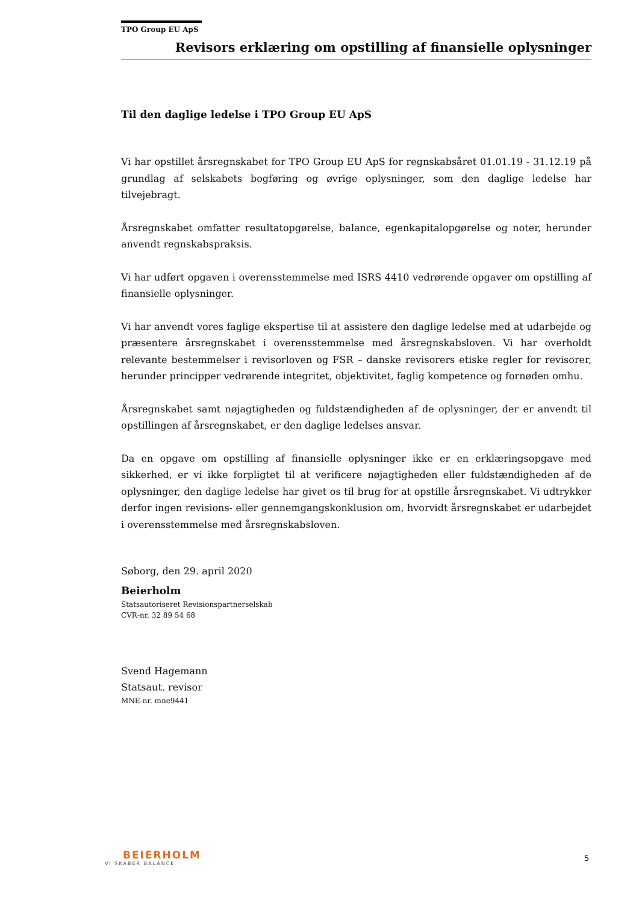TPO Group EU ApS
Revisors erklæring om opstilling af finansielle oplysninger
Til den daglige ledelse i TPO Group EU ApS
Vi har opstillet årsregnskabet for TPO Group EU ApS for regnskabsåret 01.01.19 - 31.12.19 på grundlag af selskabets bogføring og øvrige oplysninger, som den daglige ledelse har tilvejebragt.
Årsregnskabet omfatter resultatopgørelse, balance, egenkapitalopgørelse og noter, herunder anvendt regnskabspraksis.
Vi har udført opgaven i overensstemmelse med ISRS 4410 vedrørende opgaver om opstilling af finansielle oplysninger.
Vi har anvendt vores faglige ekspertise til at assistere den daglige ledelse med at udarbejde og præsentere årsregnskabet i overensstemmelse med årsregnskabsloven. Vi har overholdt relevante bestemmelser i revisorloven og FSR – danske revisorers etiske regler for revisorer, herunder principper vedrørende integritet, objektivitet, faglig kompetence og fornøden omhu.
Årsregnskabet samt nøjagtigheden og fuldstændigheden af de oplysninger, der er anvendt til opstillingen af årsregnskabet, er den daglige ledelses ansvar.
Da en opgave om opstilling af finansielle oplysninger ikke er en erklæringsopgave med sikkerhed, er vi ikke forpligtet til at verificere nøjagtigheden eller fuldstændigheden af de oplysninger, den daglige ledelse har givet os til brug for at opstille årsregnskabet. Vi udtrykker derfor ingen revisions- eller gennemgangskonklusion om, hvorvidt årsregnskabet er udarbejdet i overensstemmelse med årsregnskabsloven.
Søborg, den 29. april 2020
Beierholm
Statsautoriseret Revisionspartnerselskab
CVR-nr. 32 89 54 68
Svend Hagemann
Statsaut. revisor
MNE-nr. mne9441
BEIERHOLM
VI SKABER BALANCE
5